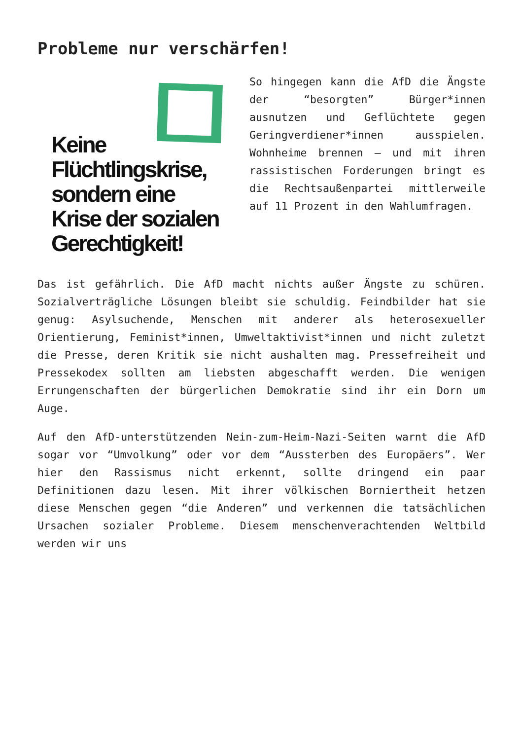Probleme nur verschärfen!
Keine
Flüchtlingskrise,
sondern eine
Krise der sozialen
Gerechtigkeit!
So hingegen kann die AfD die Ängste der “besorgten” Bürger*innen ausnutzen und Geflüchtete gegen Geringverdiener*innen ausspielen. Wohnheime brennen – und mit ihren rassistischen Forderungen bringt es die Rechtsaußenpartei mittlerweile auf 11 Prozent in den Wahlumfragen.
Das ist gefährlich. Die AfD macht nichts außer Ängste zu schüren. Sozialverträgliche Lösungen bleibt sie schuldig. Feindbilder hat sie genug: Asylsuchende, Menschen mit anderer als heterosexueller Orientierung, Feminist*innen, Umweltaktivist*innen und nicht zuletzt die Presse, deren Kritik sie nicht aushalten mag. Pressefreiheit und Pressekodex sollten am liebsten abgeschafft werden. Die wenigen Errungenschaften der bürgerlichen Demokratie sind ihr ein Dorn um Auge.
Auf den AfD-unterstützenden Nein-zum-Heim-Nazi-Seiten warnt die AfD sogar vor “Umvolkung” oder vor dem “Aussterben des Europäers”. Wer hier den Rassismus nicht erkennt, sollte dringend ein paar Definitionen dazu lesen. Mit ihrer völkischen Borniertheit hetzen diese Menschen gegen “die Anderen” und verkennen die tatsächlichen Ursachen sozialer Probleme. Diesem menschenverachtenden Weltbild werden wir uns